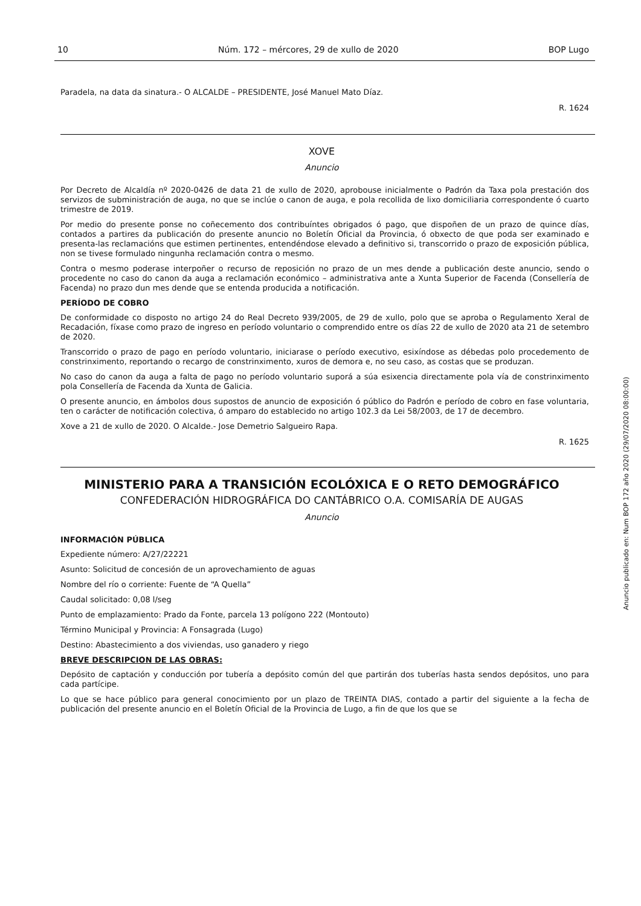10 Núm. 172 – mércores, 29 de xullo de 2020 BOP Lugo
Paradela, na data da sinatura.- O ALCALDE – PRESIDENTE, José Manuel Mato Díaz.
R. 1624
XOVE
Anuncio
Por Decreto de Alcaldía nº 2020-0426 de data 21 de xullo de 2020, aprobouse inicialmente o Padrón da Taxa pola prestación dos servizos de subministración de auga, no que se inclúe o canon de auga, e pola recollida de lixo domiciliaria correspondente ó cuarto trimestre de 2019.
Por medio do presente ponse no coñecemento dos contribuíntes obrigados ó pago, que dispoñen de un prazo de quince días, contados a partires da publicación do presente anuncio no Boletín Oficial da Provincia, ó obxecto de que poda ser examinado e presenta-las reclamacións que estimen pertinentes, entendéndose elevado a definitivo si, transcorrido o prazo de exposición pública, non se tivese formulado ningunha reclamación contra o mesmo.
Contra o mesmo poderase interpoñer o recurso de reposición no prazo de un mes dende a publicación deste anuncio, sendo o procedente no caso do canon da auga a reclamación económico – administrativa ante a Xunta Superior de Facenda (Consellería de Facenda) no prazo dun mes dende que se entenda producida a notificación.
PERÍODO DE COBRO
De conformidade co disposto no artigo 24 do Real Decreto 939/2005, de 29 de xullo, polo que se aproba o Regulamento Xeral de Recadación, fíxase como prazo de ingreso en período voluntario o comprendido entre os días 22 de xullo de 2020 ata 21 de setembro de 2020.
Transcorrido o prazo de pago en período voluntario, iniciarase o período executivo, esixíndose as débedas polo procedemento de constrinximento, reportando o recargo de constrinximento, xuros de demora e, no seu caso, as costas que se produzan.
No caso do canon da auga a falta de pago no período voluntario suporá a súa esixencia directamente pola vía de constrinximento pola Consellería de Facenda da Xunta de Galicia.
O presente anuncio, en ámbolos dous supostos de anuncio de exposición ó público do Padrón e período de cobro en fase voluntaria, ten o carácter de notificación colectiva, ó amparo do establecido no artigo 102.3 da Lei 58/2003, de 17 de decembro.
Xove a 21 de xullo de 2020. O Alcalde.- Jose Demetrio Salgueiro Rapa.
R. 1625
MINISTERIO PARA A TRANSICIÓN ECOLÓXICA E O RETO DEMOGRÁFICO
CONFEDERACIÓN HIDROGRÁFICA DO CANTÁBRICO O.A. COMISARÍA DE AUGAS
Anuncio
INFORMACIÓN PÚBLICA
Expediente número: A/27/22221
Asunto: Solicitud de concesión de un aprovechamiento de aguas
Nombre del río o corriente: Fuente de “A Quella”
Caudal solicitado: 0,08 l/seg
Punto de emplazamiento: Prado da Fonte, parcela 13 polígono 222 (Montouto)
Término Municipal y Provincia: A Fonsagrada (Lugo)
Destino: Abastecimiento a dos viviendas, uso ganadero y riego
BREVE DESCRIPCION DE LAS OBRAS:
Depósito de captación y conducción por tubería a depósito común del que partirán dos tuberías hasta sendos depósitos, uno para cada partícipe.
Lo que se hace público para general conocimiento por un plazo de TREINTA DIAS, contado a partir del siguiente a la fecha de publicación del presente anuncio en el Boletín Oficial de la Provincia de Lugo, a fin de que los que se
Anuncio publicado en: Num BOP 172 año 2020 (29/07/2020 08:00:00)